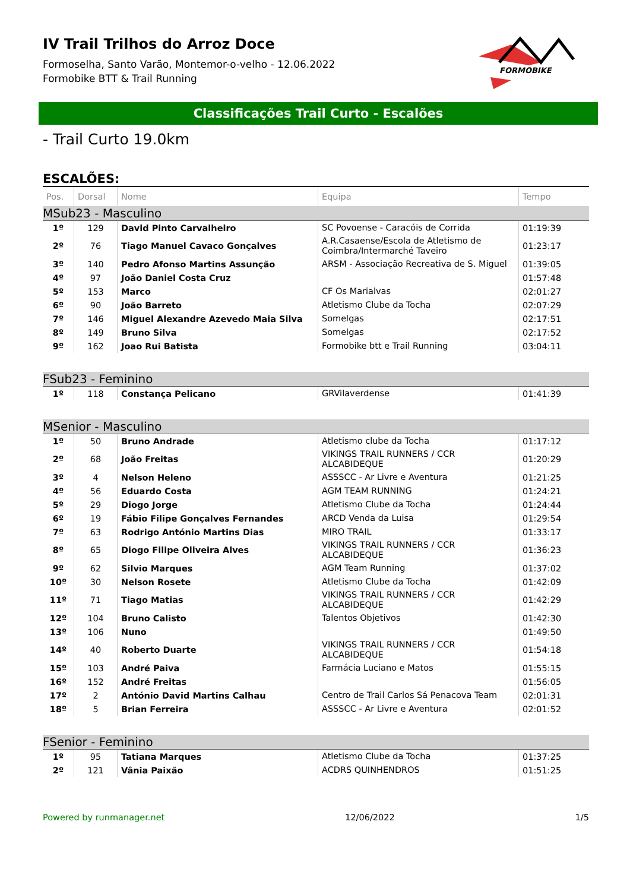IV Trail Trilhos do Arroz Doce
Formoselha, Santo Varão, Montemor-o-velho - 12.06.2022
Formobike BTT & Trail Running
FORMOBIKE
Classificações Trail Curto - Escalões
- Trail Curto 19.0km
ESCALÕES:
| Pos. | Dorsal | Nome | Equipa | Tempo |
| --- | --- | --- | --- | --- |
| MSub23 - Masculino | | | | |
| 1º | 129 | David Pinto Carvalheiro | SC Povoense - Caracóis de Corrida | 01:19:39 |
| 2º | 76 | Tiago Manuel Cavaco Gonçalves | A.R.Casaense/Escola de Atletismo de Coimbra/Intermarché Taveiro | 01:23:17 |
| 3º | 140 | Pedro Afonso Martins Assunção | ARSM - Associação Recreativa de S. Miguel | 01:39:05 |
| 4º | 97 | João Daniel Costa Cruz | | 01:57:48 |
| 5º | 153 | Marco | CF Os Marialvas | 02:01:27 |
| 6º | 90 | João Barreto | Atletismo Clube da Tocha | 02:07:29 |
| 7º | 146 | Miguel Alexandre Azevedo Maia Silva | Somelgas | 02:17:51 |
| 8º | 149 | Bruno Silva | Somelgas | 02:17:52 |
| 9º | 162 | Joao Rui Batista | Formobike btt e Trail Running | 03:04:11 |
| FSub23 - Feminino | | | | |
| 1º | 118 | Constança Pelicano | GRVilaverdense | 01:41:39 |
| MSenior - Masculino | | | | |
| 1º | 50 | Bruno Andrade | Atletismo clube da Tocha | 01:17:12 |
| 2º | 68 | João Freitas | VIKINGS TRAIL RUNNERS / CCR ALCABIDEQUE | 01:20:29 |
| 3º | 4 | Nelson Heleno | ASSSCC - Ar Livre e Aventura | 01:21:25 |
| 4º | 56 | Eduardo Costa | AGM TEAM RUNNING | 01:24:21 |
| 5º | 29 | Diogo Jorge | Atletismo Clube da Tocha | 01:24:44 |
| 6º | 19 | Fábio Filipe Gonçalves Fernandes | ARCD Venda da Luisa | 01:29:54 |
| 7º | 63 | Rodrigo António Martins Dias | MIRO TRAIL | 01:33:17 |
| 8º | 65 | Diogo Filipe Oliveira Alves | VIKINGS TRAIL RUNNERS / CCR ALCABIDEQUE | 01:36:23 |
| 9º | 62 | Silvio Marques | AGM Team Running | 01:37:02 |
| 10º | 30 | Nelson Rosete | Atletismo Clube da Tocha | 01:42:09 |
| 11º | 71 | Tiago Matias | VIKINGS TRAIL RUNNERS / CCR ALCABIDEQUE | 01:42:29 |
| 12º | 104 | Bruno Calisto | Talentos Objetivos | 01:42:30 |
| 13º | 106 | Nuno | | 01:49:50 |
| 14º | 40 | Roberto Duarte | VIKINGS TRAIL RUNNERS / CCR ALCABIDEQUE | 01:54:18 |
| 15º | 103 | André Paiva | Farmácia Luciano e Matos | 01:55:15 |
| 16º | 152 | André Freitas | | 01:56:05 |
| 17º | 2 | António David Martins Calhau | Centro de Trail Carlos Sá Penacova Team | 02:01:31 |
| 18º | 5 | Brian Ferreira | ASSSCC - Ar Livre e Aventura | 02:01:52 |
| FSenior - Feminino | | | | |
| 1º | 95 | Tatiana Marques | Atletismo Clube da Tocha | 01:37:25 |
| 2º | 121 | Vânia Paixão | ACDRS QUINHENDROS | 01:51:25 |
Powered by runmanager.net 12/06/2022 1/5